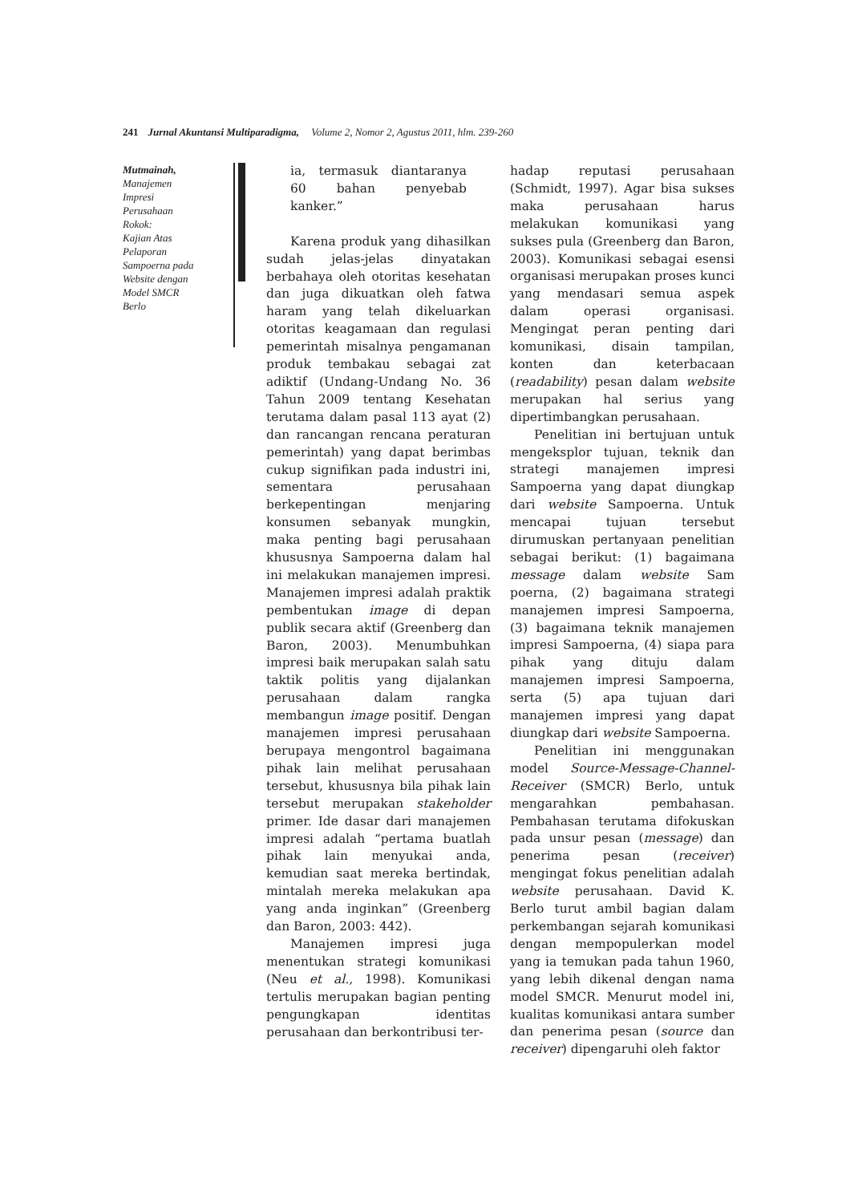241 Jurnal Akuntansi Multiparadigma, Volume 2, Nomor 2, Agustus 2011, hlm. 239-260
Mutmainah,
Manajemen
Impresi
Perusahaan
Rokok:
Kajian Atas
Pelaporan
Sampoerna pada
Website dengan
Model SMCR
Berlo
ia, termasuk diantaranya 60 bahan penyebab kanker.”
Karena produk yang dihasilkan sudah jelas-jelas dinyatakan berbahaya oleh otoritas kesehatan dan juga dikuatkan oleh fatwa haram yang telah dikeluarkan otoritas keagamaan dan regulasi pemerintah misalnya pengamanan produk tembakau sebagai zat adiktif (Undang-Undang No. 36 Tahun 2009 tentang Kesehatan terutama dalam pasal 113 ayat (2) dan rancangan rencana peraturan pemerintah) yang dapat berimbas cukup signifikan pada industri ini, sementara perusahaan berkepentingan menjaring konsumen sebanyak mungkin, maka penting bagi perusahaan khususnya Sampoerna dalam hal ini melakukan manajemen impresi. Manajemen impresi adalah praktik pembentukan image di depan publik secara aktif (Greenberg dan Baron, 2003). Menumbuhkan impresi baik merupakan salah satu taktik politis yang dijalankan perusahaan dalam rangka membangun image positif. Dengan manajemen impresi perusahaan berupaya mengontrol bagaimana pihak lain melihat perusahaan tersebut, khususnya bila pihak lain tersebut merupakan stakeholder primer. Ide dasar dari manajemen impresi adalah “pertama buatlah pihak lain menyukai anda, kemudian saat mereka bertindak, mintalah mereka melakukan apa yang anda inginkan” (Greenberg dan Baron, 2003: 442).
Manajemen impresi juga menentukan strategi komunikasi (Neu et al., 1998). Komunikasi tertulis merupakan bagian penting pengungkapan identitas perusahaan dan berkontribusi ter-
hadap reputasi perusahaan (Schmidt, 1997). Agar bisa sukses maka perusahaan harus melakukan komunikasi yang sukses pula (Greenberg dan Baron, 2003). Komunikasi sebagai esensi organisasi merupakan proses kunci yang mendasari semua aspek dalam operasi organisasi. Mengingat peran penting dari komunikasi, disain tampilan, konten dan keterbacaan (readability) pesan dalam website merupakan hal serius yang dipertimbangkan perusahaan.
Penelitian ini bertujuan untuk mengeksplor tujuan, teknik dan strategi manajemen impresi Sampoerna yang dapat diungkap dari website Sampoerna. Untuk mencapai tujuan tersebut dirumuskan pertanyaan penelitian sebagai berikut: (1) bagaimana message dalam website Sam poerna, (2) bagaimana strategi manajemen impresi Sampoerna, (3) bagaimana teknik manajemen impresi Sampoerna, (4) siapa para pihak yang dituju dalam manajemen impresi Sampoerna, serta (5) apa tujuan dari manajemen impresi yang dapat diungkap dari website Sampoerna.
Penelitian ini menggunakan model Source-Message-Channel-Receiver (SMCR) Berlo, untuk mengarahkan pembahasan. Pembahasan terutama difokuskan pada unsur pesan (message) dan penerima pesan (receiver) mengingat fokus penelitian adalah website perusahaan. David K. Berlo turut ambil bagian dalam perkembangan sejarah komunikasi dengan mempopulerkan model yang ia temukan pada tahun 1960, yang lebih dikenal dengan nama model SMCR. Menurut model ini, kualitas komunikasi antara sumber dan penerima pesan (source dan receiver) dipengaruhi oleh faktor